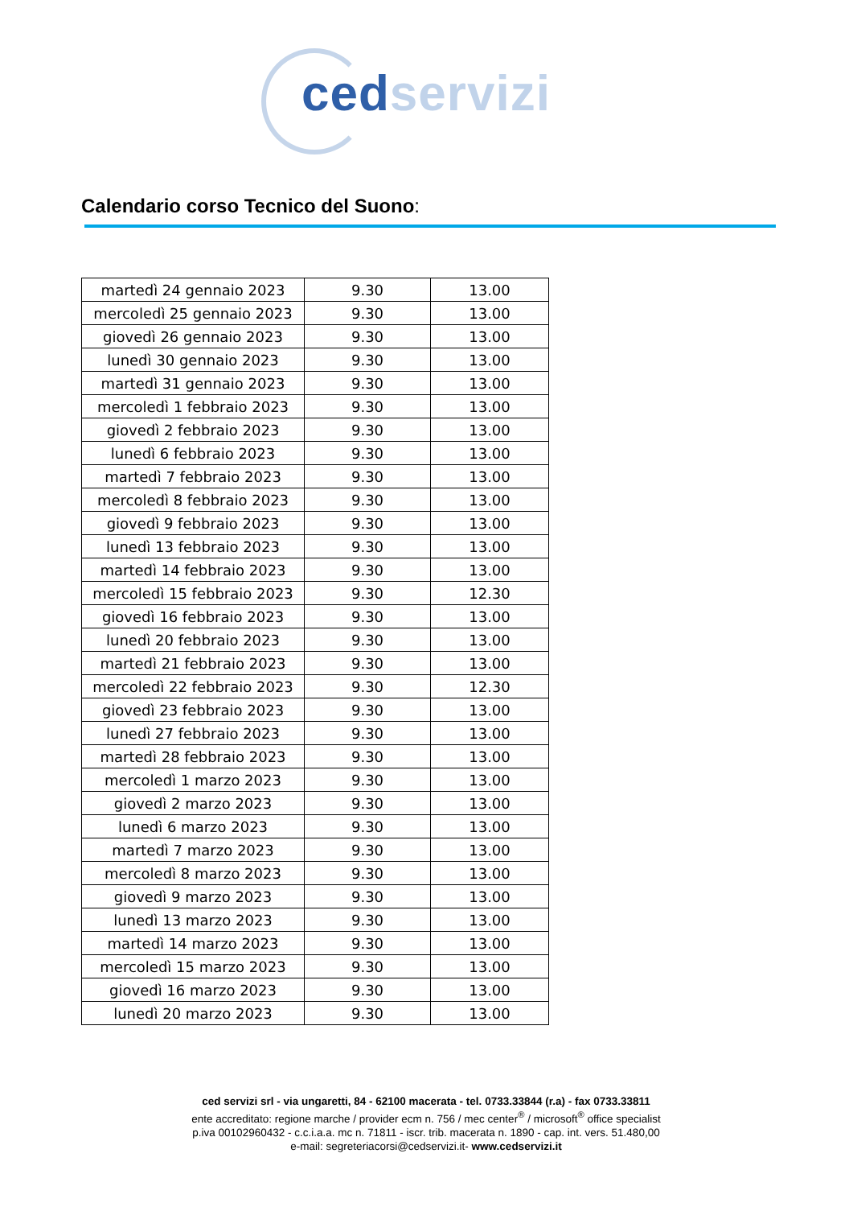ced servizi
Calendario corso Tecnico del Suono:
| martedì 24 gennaio 2023 | 9.30 | 13.00 |
| mercoledì 25 gennaio 2023 | 9.30 | 13.00 |
| giovedì 26 gennaio 2023 | 9.30 | 13.00 |
| lunedì 30 gennaio 2023 | 9.30 | 13.00 |
| martedì 31 gennaio 2023 | 9.30 | 13.00 |
| mercoledì 1 febbraio 2023 | 9.30 | 13.00 |
| giovedì 2 febbraio 2023 | 9.30 | 13.00 |
| lunedì 6 febbraio 2023 | 9.30 | 13.00 |
| martedì 7 febbraio 2023 | 9.30 | 13.00 |
| mercoledì 8 febbraio 2023 | 9.30 | 13.00 |
| giovedì 9 febbraio 2023 | 9.30 | 13.00 |
| lunedì 13 febbraio 2023 | 9.30 | 13.00 |
| martedì 14 febbraio 2023 | 9.30 | 13.00 |
| mercoledì 15 febbraio 2023 | 9.30 | 12.30 |
| giovedì 16 febbraio 2023 | 9.30 | 13.00 |
| lunedì 20 febbraio 2023 | 9.30 | 13.00 |
| martedì 21 febbraio 2023 | 9.30 | 13.00 |
| mercoledì 22 febbraio 2023 | 9.30 | 12.30 |
| giovedì 23 febbraio 2023 | 9.30 | 13.00 |
| lunedì 27 febbraio 2023 | 9.30 | 13.00 |
| martedì 28 febbraio 2023 | 9.30 | 13.00 |
| mercoledì 1 marzo 2023 | 9.30 | 13.00 |
| giovedì 2 marzo 2023 | 9.30 | 13.00 |
| lunedì 6 marzo 2023 | 9.30 | 13.00 |
| martedì 7 marzo 2023 | 9.30 | 13.00 |
| mercoledì 8 marzo 2023 | 9.30 | 13.00 |
| giovedì 9 marzo 2023 | 9.30 | 13.00 |
| lunedì 13 marzo 2023 | 9.30 | 13.00 |
| martedì 14 marzo 2023 | 9.30 | 13.00 |
| mercoledì 15 marzo 2023 | 9.30 | 13.00 |
| giovedì 16 marzo 2023 | 9.30 | 13.00 |
| lunedì 20 marzo 2023 | 9.30 | 13.00 |
ced servizi srl - via ungaretti, 84 - 62100 macerata - tel. 0733.33844 (r.a) - fax 0733.33811
ente accreditato: regione marche / provider ecm n. 756 / mec center<sup>®</sup> / microsoft<sup>®</sup> office specialist
p.iva 00102960432 - c.c.i.a.a. mc n. 71811 - iscr. trib. macerata n. 1890 - cap. int. vers. 51.480,00
e-mail: segreteriacorsi@cedservizi.it- www.cedservizi.it